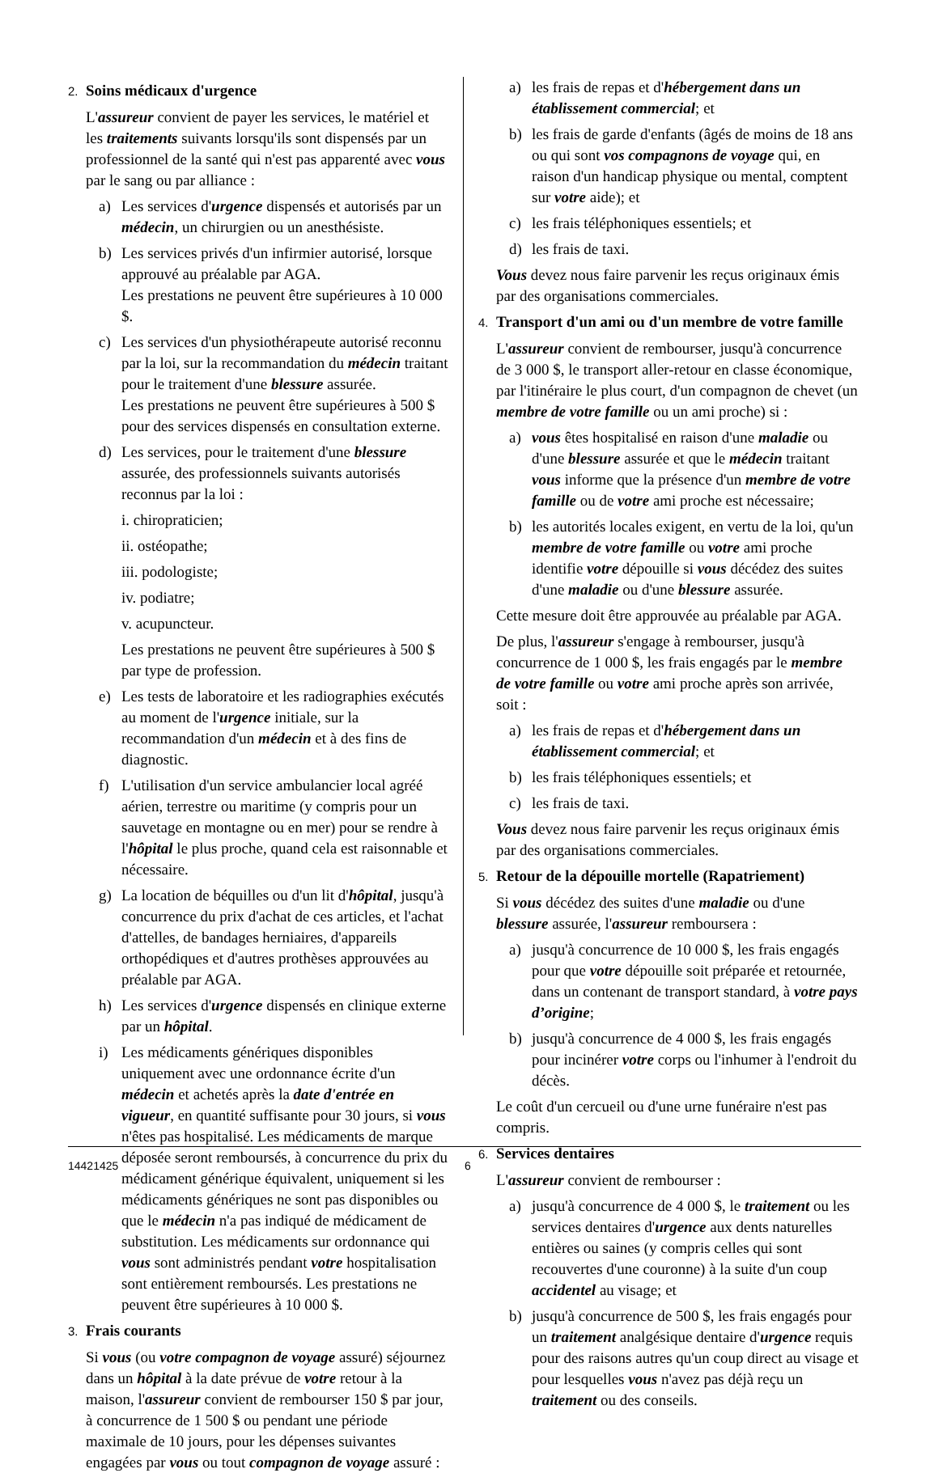2. Soins médicaux d'urgence
L'assureur convient de payer les services, le matériel et les traitements suivants lorsqu'ils sont dispensés par un professionnel de la santé qui n'est pas apparenté avec vous par le sang ou par alliance :
a) Les services d'urgence dispensés et autorisés par un médecin, un chirurgien ou un anesthésiste.
b) Les services privés d'un infirmier autorisé, lorsque approuvé au préalable par AGA.
Les prestations ne peuvent être supérieures à 10 000 $.
c) Les services d'un physiothérapeute autorisé reconnu par la loi, sur la recommandation du médecin traitant pour le traitement d'une blessure assurée.
Les prestations ne peuvent être supérieures à 500 $ pour des services dispensés en consultation externe.
d) Les services, pour le traitement d'une blessure assurée, des professionnels suivants autorisés reconnus par la loi :
i. chiropraticien;
ii. ostéopathe;
iii. podologiste;
iv. podiatre;
v. acupuncteur.
Les prestations ne peuvent être supérieures à 500 $ par type de profession.
e) Les tests de laboratoire et les radiographies exécutés au moment de l'urgence initiale, sur la recommandation d'un médecin et à des fins de diagnostic.
f) L'utilisation d'un service ambulancier local agréé aérien, terrestre ou maritime (y compris pour un sauvetage en montagne ou en mer) pour se rendre à l'hôpital le plus proche, quand cela est raisonnable et nécessaire.
g) La location de béquilles ou d'un lit d'hôpital, jusqu'à concurrence du prix d'achat de ces articles, et l'achat d'attelles, de bandages herniaires, d'appareils orthopédiques et d'autres prothèses approuvées au préalable par AGA.
h) Les services d'urgence dispensés en clinique externe par un hôpital.
i) Les médicaments génériques disponibles uniquement avec une ordonnance écrite d'un médecin et achetés après la date d'entrée en vigueur, en quantité suffisante pour 30 jours, si vous n'êtes pas hospitalisé. Les médicaments de marque déposée seront remboursés, à concurrence du prix du médicament générique équivalent, uniquement si les médicaments génériques ne sont pas disponibles ou que le médecin n'a pas indiqué de médicament de substitution. Les médicaments sur ordonnance qui vous sont administrés pendant votre hospitalisation sont entièrement remboursés. Les prestations ne peuvent être supérieures à 10 000 $.
3. Frais courants
Si vous (ou votre compagnon de voyage assuré) séjournez dans un hôpital à la date prévue de votre retour à la maison, l'assureur convient de rembourser 150 $ par jour, à concurrence de 1 500 $ ou pendant une période maximale de 10 jours, pour les dépenses suivantes engagées par vous ou tout compagnon de voyage assuré :
a) les frais de repas et d'hébergement dans un établissement commercial; et
b) les frais de garde d'enfants (âgés de moins de 18 ans ou qui sont vos compagnons de voyage qui, en raison d'un handicap physique ou mental, comptent sur votre aide); et
c) les frais téléphoniques essentiels; et
d) les frais de taxi.
Vous devez nous faire parvenir les reçus originaux émis par des organisations commerciales.
4. Transport d'un ami ou d'un membre de votre famille
L'assureur convient de rembourser, jusqu'à concurrence de 3 000 $, le transport aller-retour en classe économique, par l'itinéraire le plus court, d'un compagnon de chevet (un membre de votre famille ou un ami proche) si :
a) vous êtes hospitalisé en raison d'une maladie ou d'une blessure assurée et que le médecin traitant vous informe que la présence d'un membre de votre famille ou de votre ami proche est nécessaire;
b) les autorités locales exigent, en vertu de la loi, qu'un membre de votre famille ou votre ami proche identifie votre dépouille si vous décédez des suites d'une maladie ou d'une blessure assurée.
Cette mesure doit être approuvée au préalable par AGA.
De plus, l'assureur s'engage à rembourser, jusqu'à concurrence de 1 000 $, les frais engagés par le membre de votre famille ou votre ami proche après son arrivée, soit :
a) les frais de repas et d'hébergement dans un établissement commercial; et
b) les frais téléphoniques essentiels; et
c) les frais de taxi.
Vous devez nous faire parvenir les reçus originaux émis par des organisations commerciales.
5. Retour de la dépouille mortelle (Rapatriement)
Si vous décédez des suites d'une maladie ou d'une blessure assurée, l'assureur remboursera :
a) jusqu'à concurrence de 10 000 $, les frais engagés pour que votre dépouille soit préparée et retournée, dans un contenant de transport standard, à votre pays d’origine;
b) jusqu'à concurrence de 4 000 $, les frais engagés pour incinérer votre corps ou l'inhumer à l'endroit du décès.
Le coût d'un cercueil ou d'une urne funéraire n'est pas compris.
6. Services dentaires
L'assureur convient de rembourser :
a) jusqu'à concurrence de 4 000 $, le traitement ou les services dentaires d'urgence aux dents naturelles entières ou saines (y compris celles qui sont recouvertes d'une couronne) à la suite d'un coup accidentel au visage; et
b) jusqu'à concurrence de 500 $, les frais engagés pour un traitement analgésique dentaire d'urgence requis pour des raisons autres qu'un coup direct au visage et pour lesquelles vous n'avez pas déjà reçu un traitement ou des conseils.
14421425 6